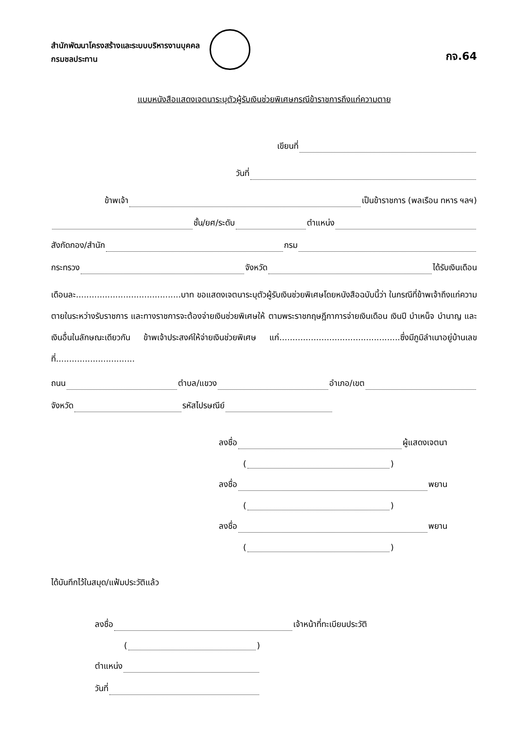สำนักพัฒนาโครงสร้างและระบบบริหารงานบุคคล
กรมชลประทาน
กจ.64
แบบหนังสือแสดงเจตนาระบุตัวผู้รับเงินช่วยพิเศษกรณีข้าราชการถึงแก่ความตาย
เขียนที่
วันที่
ข้าพเจ้า เป็นข้าราชการ (พลเรือน ทหาร ฯลฯ)
ชั้น/ยศ/ระดับ ตำแหน่ง
สังกัดกอง/สำนัก กรม
กระทรวง จังหวัด ได้รับเงินเดือน
เดือนละ........................................บาท ขอแสดงเจตนาระบุตัวผู้รับเงินช่วยพิเศษโดยหนังสือฉบับนี้ว่า ในกรณีที่ข้าพเจ้าถึงแก่ความตายในระหว่างรับราชการ และทางราชการจะต้องจ่ายเงินช่วยพิเศษให้ ตามพระราชกฤษฎีกาการจ่ายเงินเดือน เงินปี บำเหน็จ บำนาญ และเงินอื่นในลักษณะเดียวกัน ข้าพเจ้าประสงค์ให้จ่ายเงินช่วยพิเศษ แก่..............................................ซึ่งมีภูมิลำเนาอยู่บ้านเลขที่..............................
ถนน ตำบล/แขวง อำเภอ/เขต
จังหวัด รหัสไปรษณีย์
ลงชื่อ ผู้แสดงเจตนา
( )
ลงชื่อ พยาน
( )
ลงชื่อ พยาน
( )
ได้บันทึกไว้ในสมุด/แฟ้มประวัติแล้ว
ลงชื่อ เจ้าหน้าที่ทะเบียนประวัติ
( )
ตำแหน่ง
วันที่